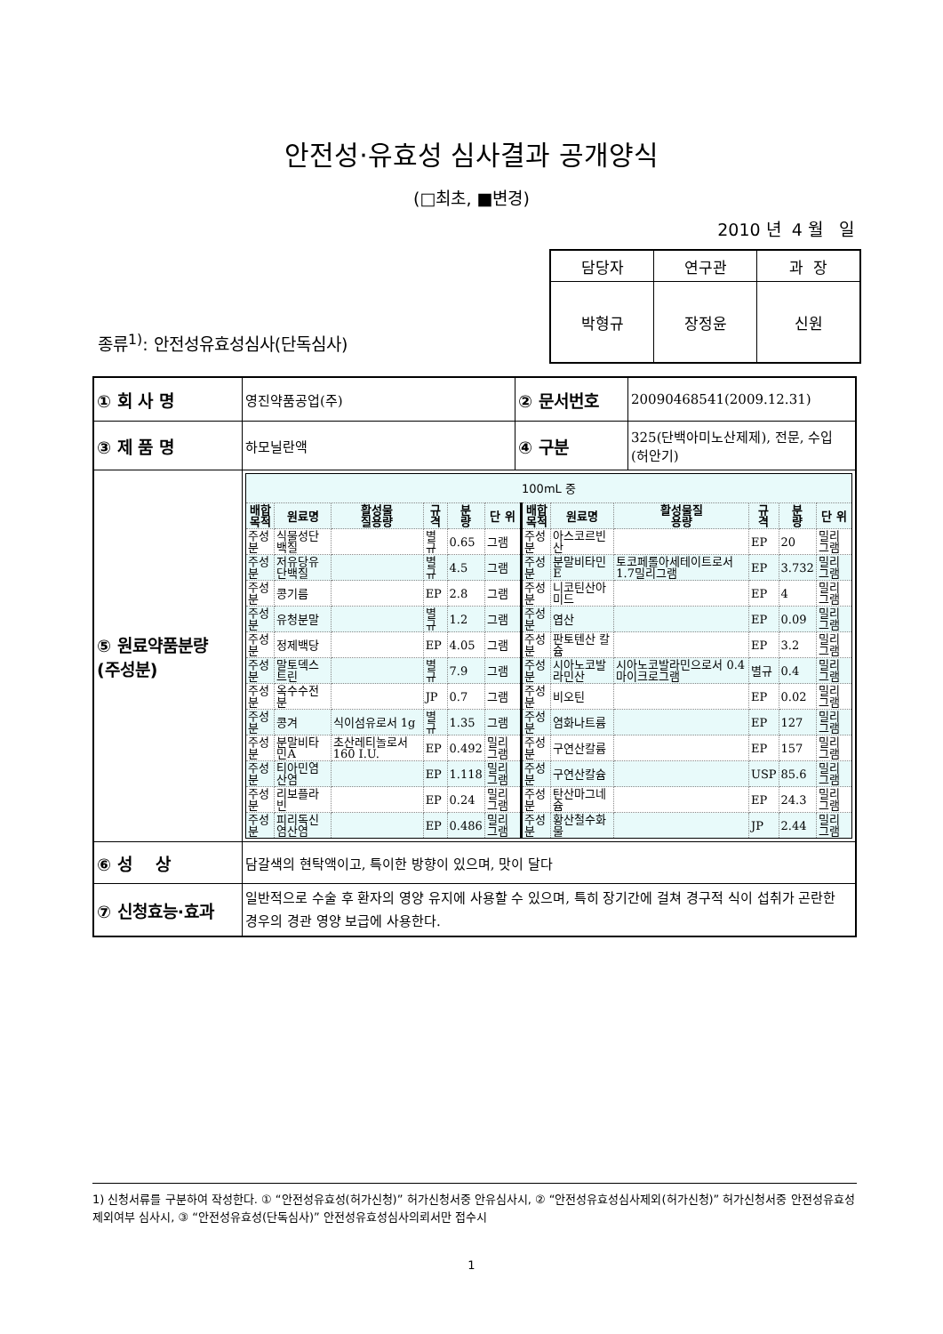안전성·유효성 심사결과 공개양식
(□최초, ■변경)
2010 년 4 월 일
| 담당자 | 연구관 | 과 장 |
| 박형규 | 장정윤 | 신원 |
종류<sup>1)</sup>: 안전성유효성심사(단독심사)
| ① 회 사 명 | 영진약품공업(주) | ② 문서번호 | 20090468541(2009.12.31) |
| ③ 제 품 명 | 하모닐란액 | ④ 구분 | 325(단백아미노산제제), 전문, 수입 (허안기) |
| ⑤ 원료약품분량 (주성분) | / 100mL 중 / / / / / / / / / / / / / --- / --- / --- / --- / --- / --- / --- / --- / --- / --- / --- / --- / / 배합 목적 / 원료명 / 활성물 질용량 / 규 격 / 분 량 / 단 위 / 배합 목적 / 원료명 / 활성물질 용량 / 규 격 / 분 량 / 단 위 / / 주성분 / 식물성단백질 / / 별규 / 0.65 / 그램 / 주성분 / 아스코르빈산 / / EP / 20 / 밀리그램 / / 주성분 / 저유당유단백질 / / 별규 / 4.5 / 그램 / 주성분 / 분말비타민E / 토코페롤아세테이트로서 1.7밀리그램 / EP / 3.732 / 밀리그램 / / 주성분 / 콩기름 / / EP / 2.8 / 그램 / 주성분 / 니코틴산아미드 / / EP / 4 / 밀리그램 / / 주성분 / 유청분말 / / 별규 / 1.2 / 그램 / 주성분 / 엽산 / / EP / 0.09 / 밀리그램 / / 주성분 / 정제백당 / / EP / 4.05 / 그램 / 주성분 / 판토텐산 칼슘 / / EP / 3.2 / 밀리그램 / / 주성분 / 말토덱스트린 / / 별규 / 7.9 / 그램 / 주성분 / 시아노코발라민산 / 시아노코발라민으로서 0.4마이크로그램 / 별규 / 0.4 / 밀리그램 / / 주성분 / 옥수수전분 / / JP / 0.7 / 그램 / 주성분 / 비오틴 / / EP / 0.02 / 밀리그램 / / 주성분 / 콩겨 / 식이섬유로서 1g / 별규 / 1.35 / 그램 / 주성분 / 염화나트륨 / / EP / 127 / 밀리그램 / / 주성분 / 분말비타민A / 초산레티놀로서 160 I.U. / EP / 0.492 / 밀리그램 / 주성분 / 구연산칼륨 / / EP / 157 / 밀리그램 / / 주성분 / 티아민염산염 / / EP / 1.118 / 밀리그램 / 주성분 / 구연산칼슘 / / USP / 85.6 / 밀리그램 / / 주성분 / 리보플라빈 / / EP / 0.24 / 밀리그램 / 주성분 / 탄산마그네슘 / / EP / 24.3 / 밀리그램 / / 주성분 / 피리독신염산염 / / EP / 0.486 / 밀리그램 / 주성분 / 황산철수화물 / / JP / 2.44 / 밀리그램 / | | |
| ⑥ 성 상 | 담갈색의 현탁액이고, 특이한 방향이 있으며, 맛이 달다 | | |
| ⑦ 신청효능·효과 | 일반적으로 수술 후 환자의 영양 유지에 사용할 수 있으며, 특히 장기간에 걸쳐 경구적 식이 섭취가 곤란한 경우의 경관 영양 보급에 사용한다. | | |
1) 신청서류를 구분하여 작성한다. ① “안전성유효성(허가신청)” 허가신청서중 안유심사시, ② “안전성유효성심사제외(허가신청)” 허가신청서중 안전성유효성제외여부 심사시, ③ “안전성유효성(단독심사)” 안전성유효성심사의뢰서만 접수시
1